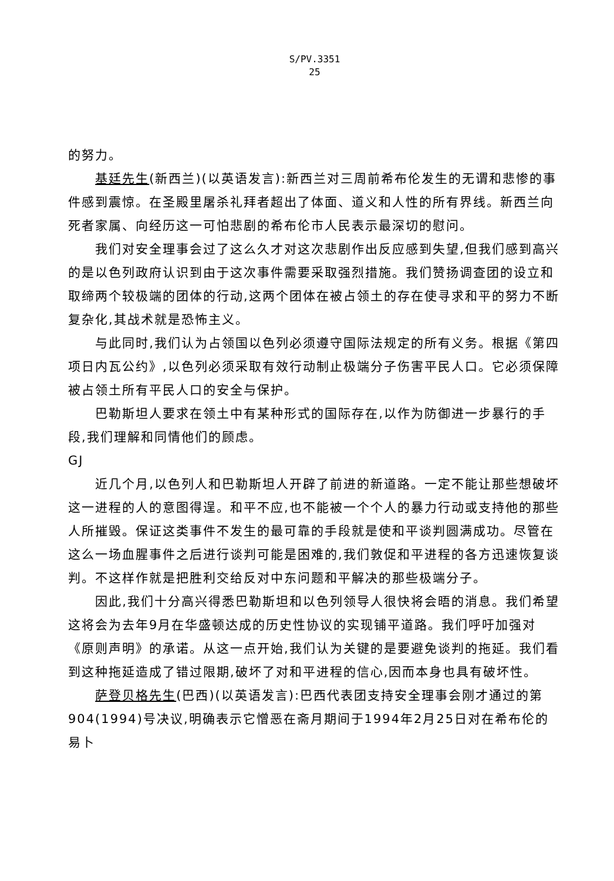S/PV.3351
25
的努力。
基廷先生(新西兰)(以英语发言):新西兰对三周前希布伦发生的无谓和悲惨的事件感到震惊。在圣殿里屠杀礼拜者超出了体面、道义和人性的所有界线。新西兰向死者家属、向经历这一可怕悲剧的希布伦市人民表示最深切的慰问。
我们对安全理事会过了这么久才对这次悲剧作出反应感到失望,但我们感到高兴的是以色列政府认识到由于这次事件需要采取强烈措施。我们赞扬调查团的设立和取缔两个较极端的团体的行动,这两个团体在被占领土的存在使寻求和平的努力不断复杂化,其战术就是恐怖主义。
与此同时,我们认为占领国以色列必须遵守国际法规定的所有义务。根据《第四项日内瓦公约》,以色列必须采取有效行动制止极端分子伤害平民人口。它必须保障被占领土所有平民人口的安全与保护。
巴勒斯坦人要求在领土中有某种形式的国际存在,以作为防御进一步暴行的手段,我们理解和同情他们的顾虑。
GJ
近几个月,以色列人和巴勒斯坦人开辟了前进的新道路。一定不能让那些想破坏这一进程的人的意图得逞。和平不应,也不能被一个个人的暴力行动或支持他的那些人所摧毁。保证这类事件不发生的最可靠的手段就是使和平谈判圆满成功。尽管在这么一场血腥事件之后进行谈判可能是困难的,我们敦促和平进程的各方迅速恢复谈判。不这样作就是把胜利交给反对中东问题和平解决的那些极端分子。
因此,我们十分高兴得悉巴勒斯坦和以色列领导人很快将会晤的消息。我们希望这将会为去年9月在华盛顿达成的历史性协议的实现铺平道路。我们呼吁加强对《原则声明》的承诺。从这一点开始,我们认为关键的是要避免谈判的拖延。我们看到这种拖延造成了错过限期,破坏了对和平进程的信心,因而本身也具有破坏性。
萨登贝格先生(巴西)(以英语发言):巴西代表团支持安全理事会刚才通过的第904(1994)号决议,明确表示它憎恶在斋月期间于1994年2月25日对在希布伦的易卜